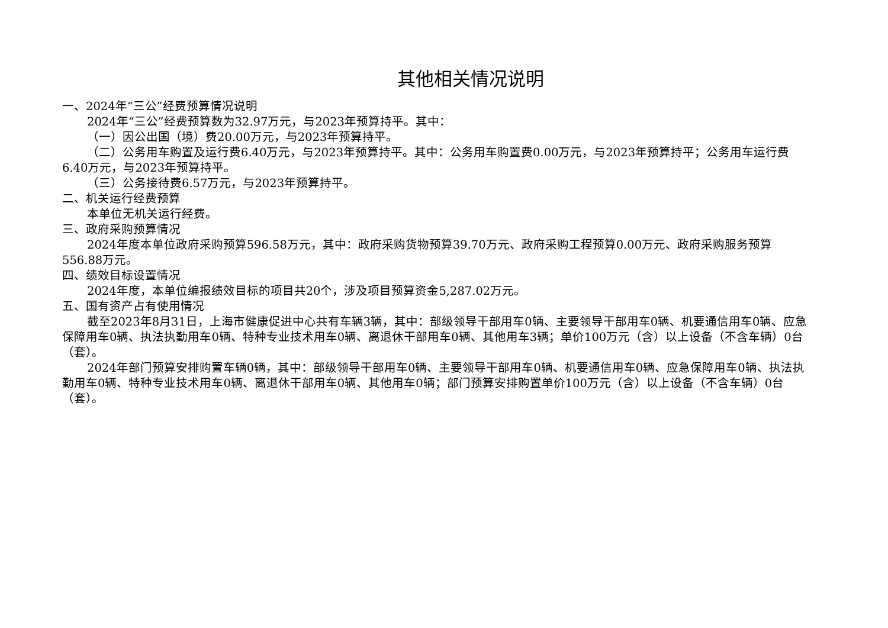其他相关情况说明
一、2024年“三公”经费预算情况说明
2024年“三公”经费预算数为32.97万元，与2023年预算持平。其中：
（一）因公出国（境）费20.00万元，与2023年预算持平。
（二）公务用车购置及运行费6.40万元，与2023年预算持平。其中：公务用车购置费0.00万元，与2023年预算持平；公务用车运行费6.40万元，与2023年预算持平。
（三）公务接待费6.57万元，与2023年预算持平。
二、机关运行经费预算
本单位无机关运行经费。
三、政府采购预算情况
2024年度本单位政府采购预算596.58万元，其中：政府采购货物预算39.70万元、政府采购工程预算0.00万元、政府采购服务预算556.88万元。
四、绩效目标设置情况
2024年度，本单位编报绩效目标的项目共20个，涉及项目预算资金5,287.02万元。
五、国有资产占有使用情况
截至2023年8月31日，上海市健康促进中心共有车辆3辆，其中：部级领导干部用车0辆、主要领导干部用车0辆、机要通信用车0辆、应急保障用车0辆、执法执勤用车0辆、特种专业技术用车0辆、离退休干部用车0辆、其他用车3辆；单价100万元（含）以上设备（不含车辆）0台（套）。
2024年部门预算安排购置车辆0辆，其中：部级领导干部用车0辆、主要领导干部用车0辆、机要通信用车0辆、应急保障用车0辆、执法执勤用车0辆、特种专业技术用车0辆、离退休干部用车0辆、其他用车0辆；部门预算安排购置单价100万元（含）以上设备（不含车辆）0台（套）。